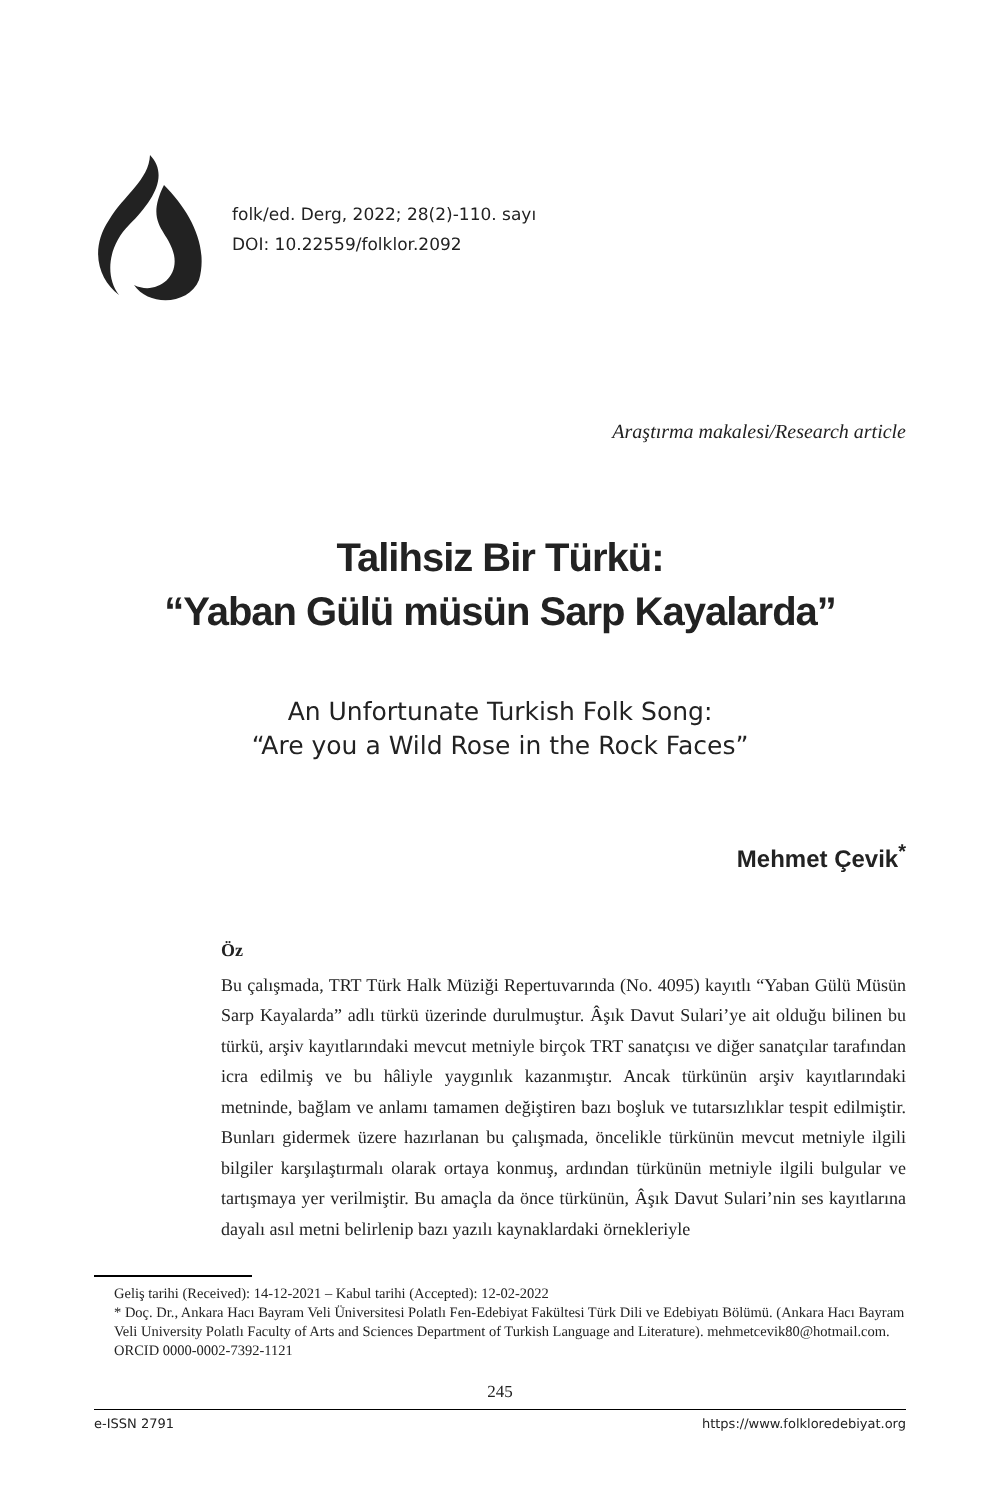folk/ed. Derg, 2022; 28(2)-110. sayı
DOI: 10.22559/folklor.2092
Araştırma makalesi/Research article
Talihsiz Bir Türkü:
“Yaban Gülü müsün Sarp Kayalarda”
An Unfortunate Turkish Folk Song:
“Are you a Wild Rose in the Rock Faces”
Mehmet Çevik<sup>*</sup>
Öz
Bu çalışmada, TRT Türk Halk Müziği Repertuvarında (No. 4095) kayıtlı “Yaban Gülü Müsün Sarp Kayalarda” adlı türkü üzerinde durulmuştur. Âşık Davut Sulari’ye ait olduğu bilinen bu türkü, arşiv kayıtlarındaki mevcut metniyle birçok TRT sanatçısı ve diğer sanatçılar tarafından icra edilmiş ve bu hâliyle yaygınlık kazanmıştır. Ancak türkünün arşiv kayıtlarındaki metninde, bağlam ve anlamı tamamen değiştiren bazı boşluk ve tutarsızlıklar tespit edilmiştir. Bunları gidermek üzere hazırlanan bu çalışmada, öncelikle türkünün mevcut metniyle ilgili bilgiler karşılaştırmalı olarak ortaya konmuş, ardından türkünün metniyle ilgili bulgular ve tartışmaya yer verilmiştir. Bu amaçla da önce türkünün, Âşık Davut Sulari’nin ses kayıtlarına dayalı asıl metni belirlenip bazı yazılı kaynaklardaki örnekleriyle
Geliş tarihi (Received): 14-12-2021 – Kabul tarihi (Accepted): 12-02-2022
* Doç. Dr., Ankara Hacı Bayram Veli Üniversitesi Polatlı Fen-Edebiyat Fakültesi Türk Dili ve Edebiyatı Bölümü. (Ankara Hacı Bayram Veli University Polatlı Faculty of Arts and Sciences Department of Turkish Language and Literature). mehmetcevik80@hotmail.com. ORCID 0000-0002-7392-1121
245
e-ISSN 2791 https://www.folkloredebiyat.org